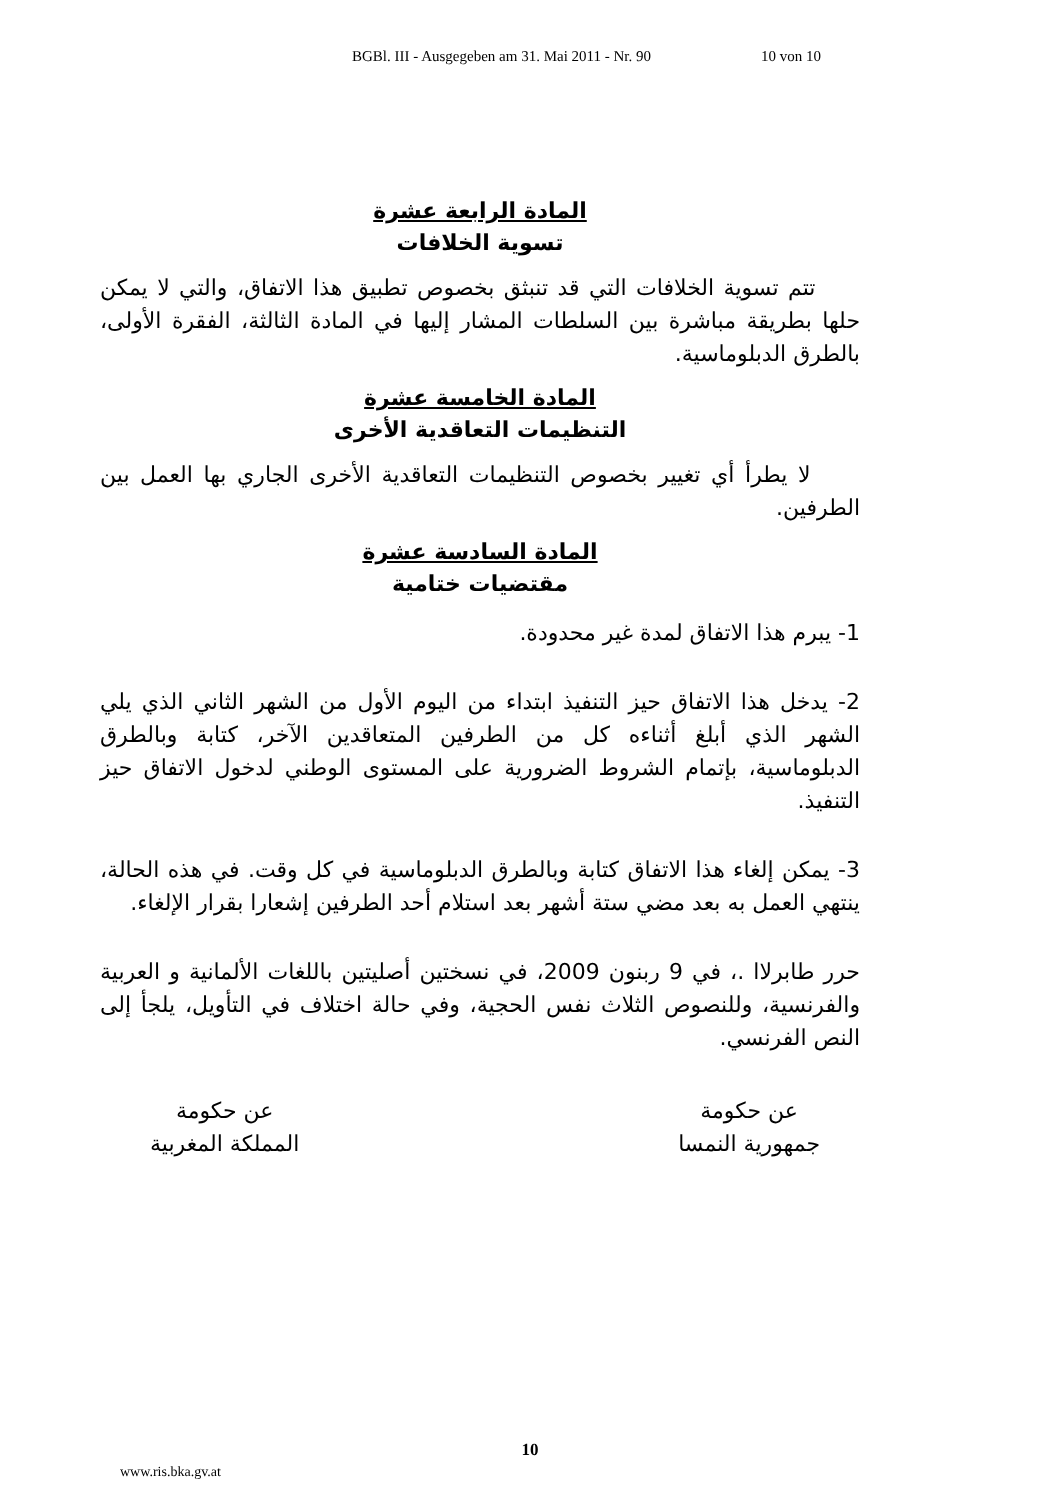BGBl. III - Ausgegeben am 31. Mai 2011 - Nr. 90 10 von 10
المادة الرابعة عشرة
تسوية الخلافات
تتم تسوية الخلافات التي قد تنبثق بخصوص تطبيق هذا الاتفاق، والتي لا يمكن حلها بطريقة مباشرة بين السلطات المشار إليها في المادة الثالثة، الفقرة الأولى، بالطرق الدبلوماسية.
المادة الخامسة عشرة
التنظيمات التعاقدية الأخرى
لا يطرأ أي تغيير بخصوص التنظيمات التعاقدية الأخرى الجاري بها العمل بين الطرفين.
المادة السادسة عشرة
مقتضيات ختامية
1- يبرم هذا الاتفاق لمدة غير محدودة.
2- يدخل هذا الاتفاق حيز التنفيذ ابتداء من اليوم الأول من الشهر الثاني الذي يلي الشهر الذي أبلغ أثناءه كل من الطرفين المتعاقدين الآخر، كتابة وبالطرق الدبلوماسية، بإتمام الشروط الضرورية على المستوى الوطني لدخول الاتفاق حيز التنفيذ.
3- يمكن إلغاء هذا الاتفاق كتابة وبالطرق الدبلوماسية في كل وقت. في هذه الحالة، ينتهي العمل به بعد مضي ستة أشهر بعد استلام أحد الطرفين إشعارا بقرار الإلغاء.
حرر طابرلاا .، في 9 ربنون 2009، في نسختين أصليتين باللغات الألمانية و العربية والفرنسية، وللنصوص الثلاث نفس الحجية، وفي حالة اختلاف في التأويل، يلجأ إلى النص الفرنسي.
عن حكومة
جمهورية النمسا
عن حكومة
المملكة المغربية
10
www.ris.bka.gv.at